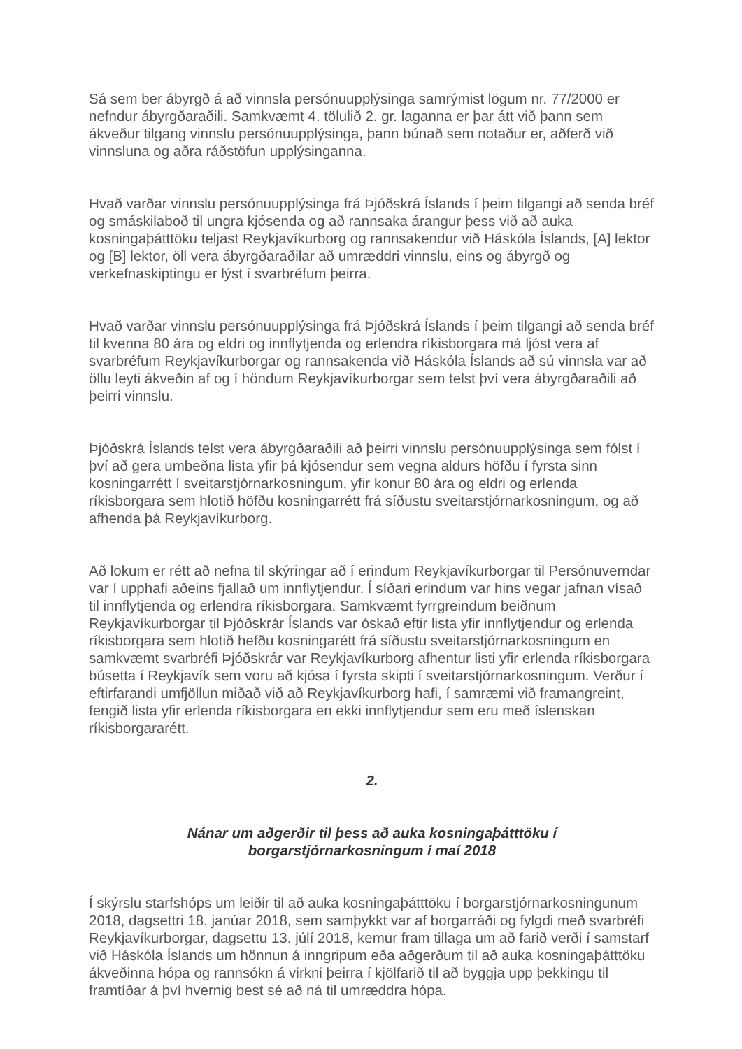Sá sem ber ábyrgð á að vinnsla persónuupplýsinga samrýmist lögum nr. 77/2000 er nefndur ábyrgðaraðili. Samkvæmt 4. tölulið 2. gr. laganna er þar átt við þann sem ákveður tilgang vinnslu persónuupplýsinga, þann búnað sem notaður er, aðferð við vinnsluna og aðra ráðstöfun upplýsinganna.
Hvað varðar vinnslu persónuupplýsinga frá Þjóðskrá Íslands í þeim tilgangi að senda bréf og smáskilaboð til ungra kjósenda og að rannsaka árangur þess við að auka kosningaþátttöku teljast Reykjavíkurborg og rannsakendur við Háskóla Íslands, [A] lektor og [B] lektor, öll vera ábyrgðaraðilar að umræddri vinnslu, eins og ábyrgð og verkefnaskiptingu er lýst í svarbréfum þeirra.
Hvað varðar vinnslu persónuupplýsinga frá Þjóðskrá Íslands í þeim tilgangi að senda bréf til kvenna 80 ára og eldri og innflytjenda og erlendra ríkisborgara má ljóst vera af svarbréfum Reykjavíkurborgar og rannsakenda við Háskóla Íslands að sú vinnsla var að öllu leyti ákveðin af og í höndum Reykjavíkurborgar sem telst því vera ábyrgðaraðili að þeirri vinnslu.
Þjóðskrá Íslands telst vera ábyrgðaraðili að þeirri vinnslu persónuupplýsinga sem fólst í því að gera umbeðna lista yfir þá kjósendur sem vegna aldurs höfðu í fyrsta sinn kosningarrétt í sveitarstjórnarkosningum, yfir konur 80 ára og eldri og erlenda ríkisborgara sem hlotið höfðu kosningarrétt frá síðustu sveitarstjórnarkosningum, og að afhenda þá Reykjavíkurborg.
Að lokum er rétt að nefna til skýringar að í erindum Reykjavíkurborgar til Persónuverndar var í upphafi aðeins fjallað um innflytjendur. Í síðari erindum var hins vegar jafnan vísað til innflytjenda og erlendra ríkisborgara. Samkvæmt fyrrgreindum beiðnum Reykjavíkurborgar til Þjóðskrár Íslands var óskað eftir lista yfir innflytjendur og erlenda ríkisborgara sem hlotið hefðu kosningarétt frá síðustu sveitarstjórnarkosningum en samkvæmt svarbréfi Þjóðskrár var Reykjavíkurborg afhentur listi yfir erlenda ríkisborgara búsetta í Reykjavík sem voru að kjósa í fyrsta skipti í sveitarstjórnarkosningum. Verður í eftirfarandi umfjöllun miðað við að Reykjavíkurborg hafi, í samræmi við framangreint, fengið lista yfir erlenda ríkisborgara en ekki innflytjendur sem eru með íslenskan ríkisborgararétt.
2.
Nánar um aðgerðir til þess að auka kosningaþátttöku í
borgarstjórnarkosningum í maí 2018
Í skýrslu starfshóps um leiðir til að auka kosningaþátttöku í borgarstjórnarkosningunum 2018, dagsettri 18. janúar 2018, sem samþykkt var af borgarráði og fylgdi með svarbréfi Reykjavíkurborgar, dagsettu 13. júlí 2018, kemur fram tillaga um að farið verði í samstarf við Háskóla Íslands um hönnun á inngripum eða aðgerðum til að auka kosningaþátttöku ákveðinna hópa og rannsókn á virkni þeirra í kjölfarið til að byggja upp þekkingu til framtíðar á því hvernig best sé að ná til umræddra hópa.